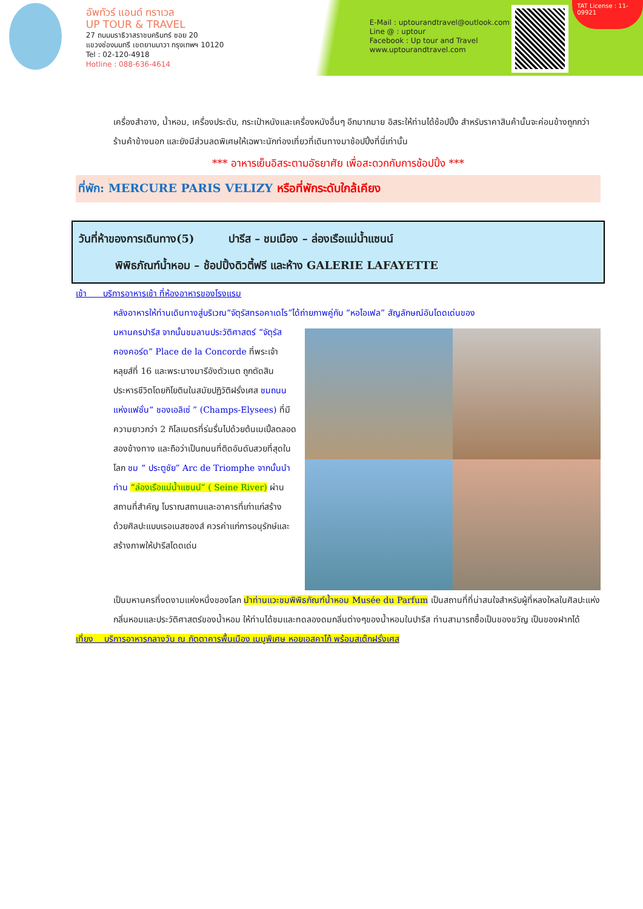อัพทัวร์ แอนด์ ทราเวล
UP TOUR & TRAVEL
27 ถนนนราธิวาสราชนครินทร์ ซอย 20
แขวงช่องนนทรี เขตยานนาวา กรุงเทพฯ 10120
Tel : 02-120-4918
Hotline : 088-636-4614
E-Mail : uptourandtravel@outlook.com
Line @ : uptour
Facebook : Up tour and Travel
www.uptourandtravel.com
TAT License : 11-09921
เครื่องสำอาง, น้ำหอม, เครื่องประดับ, กระเป๋าหนังและเครื่องหนังอื่นๆ อีกมากมาย อิสระให้ท่านได้ช้อปปิ้ง สำหรับราคาสินค้านั้นจะค่อนข้างถูกกว่าร้านค้าข้างนอก และยังมีส่วนลดพิเศษให้เฉพาะนักท่องเที่ยวที่เดินทางมาช้อปปิ้งที่นี่เท่านั้น
*** อาหารเย็นอิสระตามอัธยาศัย เพื่อสะดวกกับการช้อปปิ้ง ***
ที่พัก: MERCURE PARIS VELIZY หรือที่พักระดับใกล้เคียง
วันที่ห้าของการเดินทาง(5) ปารีส – ชมเมือง – ล่องเรือแม่น้ำแซนน์
พิพิธภัณฑ์น้ำหอม – ช้อปปิ้งดิวตี้ฟรี และห้าง GALERIE LAFAYETTE
เช้า บริการอาหารเช้า ที่ห้องอาหารของโรงแรม
หลังอาหารให้ท่านเดินทางสู่บริเวณ“จัตุรัสทรอคาเดโร”ได้ถ่ายภาพคู่กับ “หอไอเฟล” สัญลักษณ์อันโดดเด่นของ
มหานครปารีส จากนั้นชมลานประวัติศาสตร์ “จัตุรัสคองคอร์ด” Place de la Concorde ที่พระเจ้าหลุยส์ที่ 16 และพระนางมารีอังตัวเนต ถูกตัดสินประหารชีวิตโดยกิโยตินในสมัยปฏิวัติฝรั่งเศส ชมถนนแห่งแฟชั่น“ ชองเอลิเซ่ ” (Champs-Elysees) ที่มี ความยาวกว่า 2 กิโลเมตรที่ร่มรื่นไปด้วยต้นเมเปิ้ลตลอดสองข้างทาง และถือว่าเป็นถนนที่ติดอันดับสวยที่สุดในโลก ชม “ ประตูชัย” Arc de Triomphe จากนั้นนำท่าน “ล่องเรือแม่น้ำแซนน์” ( Seine River) ผ่านสถานที่สำคัญ โบราณสถานและอาคารที่เก่าแก่สร้างด้วยศิลปะแบบเรอเนสซองส์ ควรค่าแก่การอนุรักษ์และสร้างภาพให้ปารีสโดดเด่น
เป็นมหานครที่งดงามแห่งหนึ่งของโลก นำท่านแวะชมพิพิธภัณฑ์น้ำหอม Musée du Parfum เป็นสถานที่ที่น่าสนใจสำหรับผู้ที่หลงใหลในศิลปะแห่งกลิ่นหอมและประวัติศาสตร์ของน้ำหอม ให้ท่านได้ชมและทดลองดมกลิ่นต่างๆของน้ำหอมในปารีส ท่านสามารถซื้อเป็นของขวัญ เป็นของฝากได้
เที่ยง บริการอาหารกลางวัน ณ ภัตตาคารพื้นเมือง เมนูพิเศษ หอยเอสคาโก้ พร้อมสเต๊กฝรั่งเศส